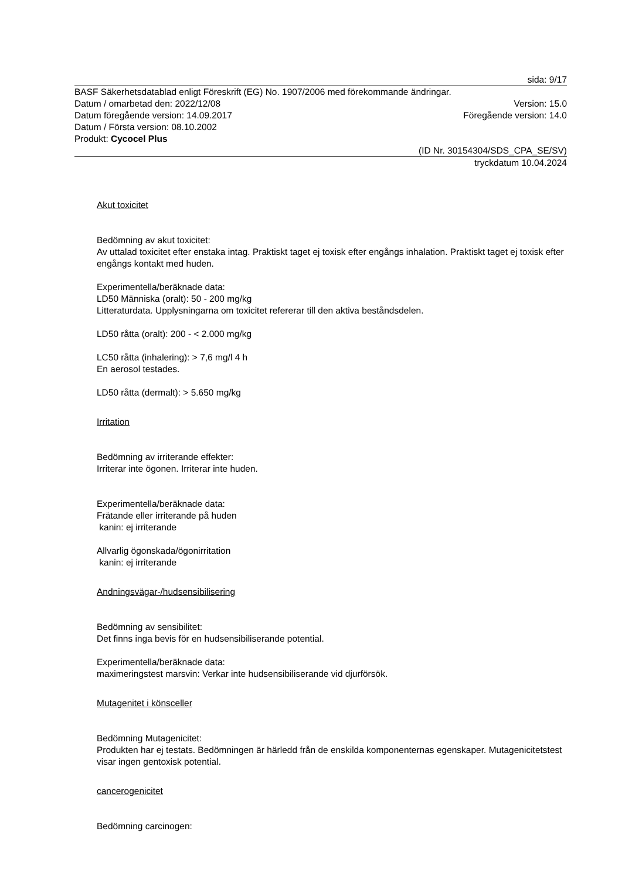sida: 9/17
BASF Säkerhetsdatablad enligt Föreskrift (EG) No. 1907/2006 med förekommande ändringar.
Datum / omarbetad den: 2022/12/08 Version: 15.0
Datum föregående version: 14.09.2017 Föregående version: 14.0
Datum / Första version: 08.10.2002
Produkt: Cycocel Plus
(ID Nr. 30154304/SDS_CPA_SE/SV)
tryckdatum 10.04.2024
Akut toxicitet
Bedömning av akut toxicitet:
Av uttalad toxicitet efter enstaka intag. Praktiskt taget ej toxisk efter engångs inhalation. Praktiskt taget ej toxisk efter engångs kontakt med huden.
Experimentella/beräknade data:
LD50 Människa (oralt): 50 - 200 mg/kg
Litteraturdata. Upplysningarna om toxicitet refererar till den aktiva beståndsdelen.
LD50 råtta (oralt): 200 - < 2.000 mg/kg
LC50 råtta (inhalering): > 7,6 mg/l 4 h
En aerosol testades.
LD50 råtta (dermalt): > 5.650 mg/kg
Irritation
Bedömning av irriterande effekter:
Irriterar inte ögonen. Irriterar inte huden.
Experimentella/beräknade data:
Frätande eller irriterande på huden
kanin: ej irriterande
Allvarlig ögonskada/ögonirritation
kanin: ej irriterande
Andningsvägar-/hudsensibilisering
Bedömning av sensibilitet:
Det finns inga bevis för en hudsensibiliserande potential.
Experimentella/beräknade data:
maximeringstest marsvin: Verkar inte hudsensibiliserande vid djurförsök.
Mutagenitet i könsceller
Bedömning Mutagenicitet:
Produkten har ej testats. Bedömningen är härledd från de enskilda komponenternas egenskaper. Mutagenicitetstest visar ingen gentoxisk potential.
cancerogenicitet
Bedömning carcinogen: